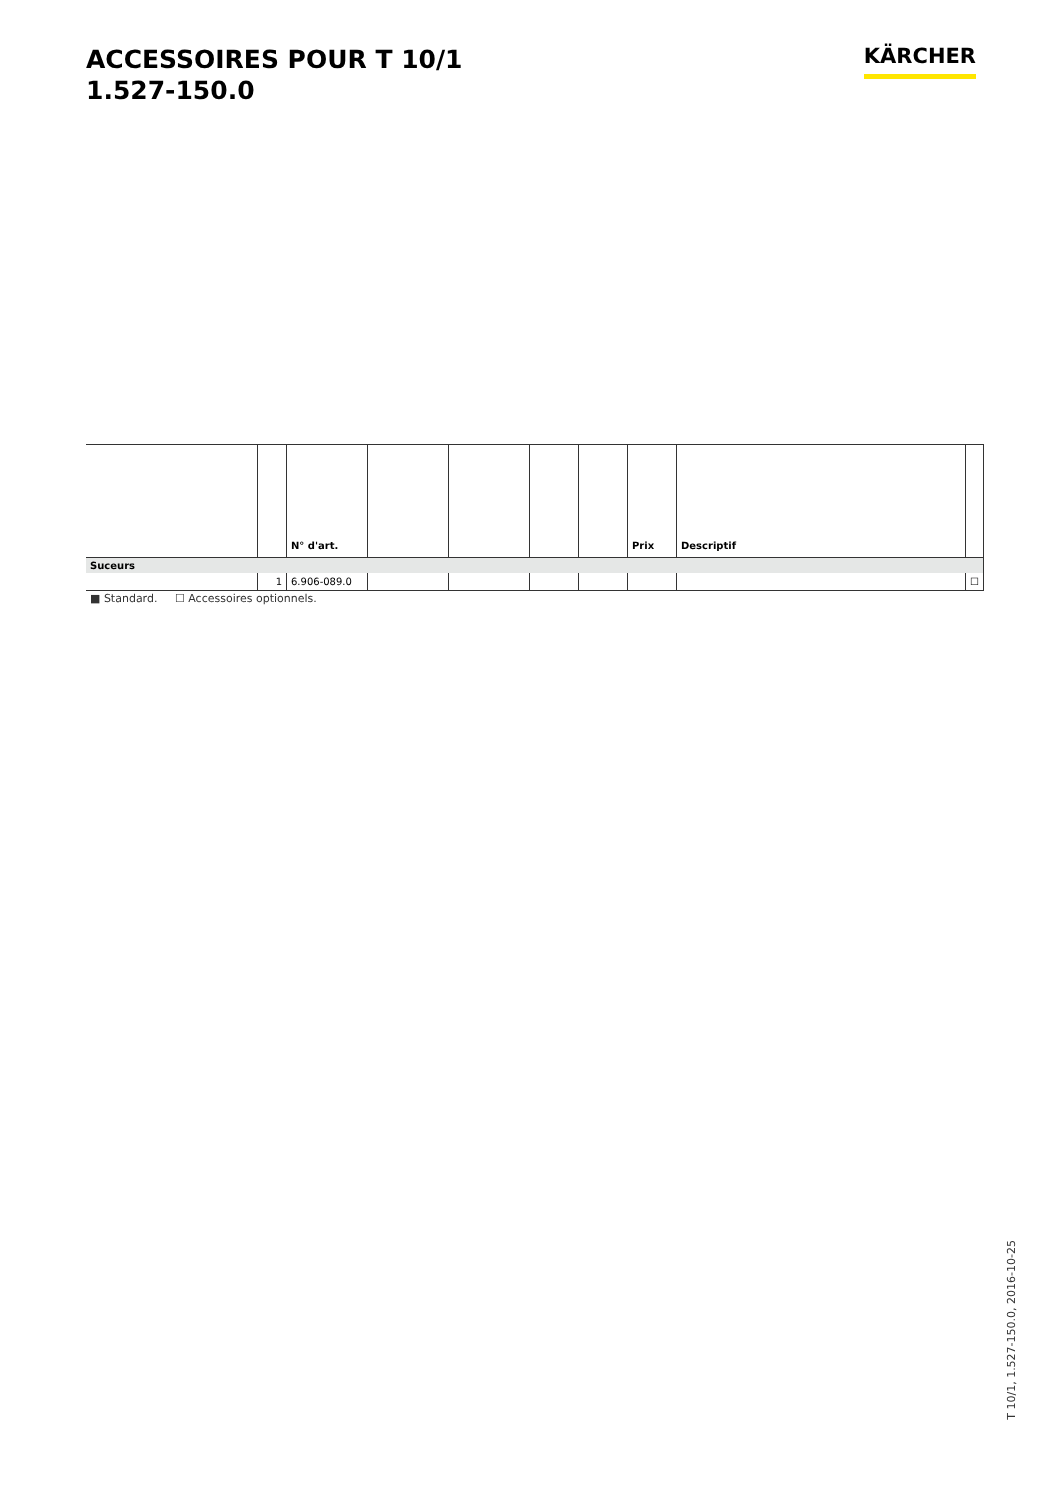ACCESSOIRES POUR T 10/1
1.527-150.0
KÄRCHER
| | | N° d'art. | | | | | Prix | Descriptif | |
| --- | --- | --- | --- | --- | --- | --- | --- | --- | --- |
| Suceurs | | | | | | | | | |
| | 1 | 6.906-089.0 | | | | | | | ☐ |
■ Standard. ☐ Accessoires optionnels.
T 10/1, 1.527-150.0, 2016-10-25